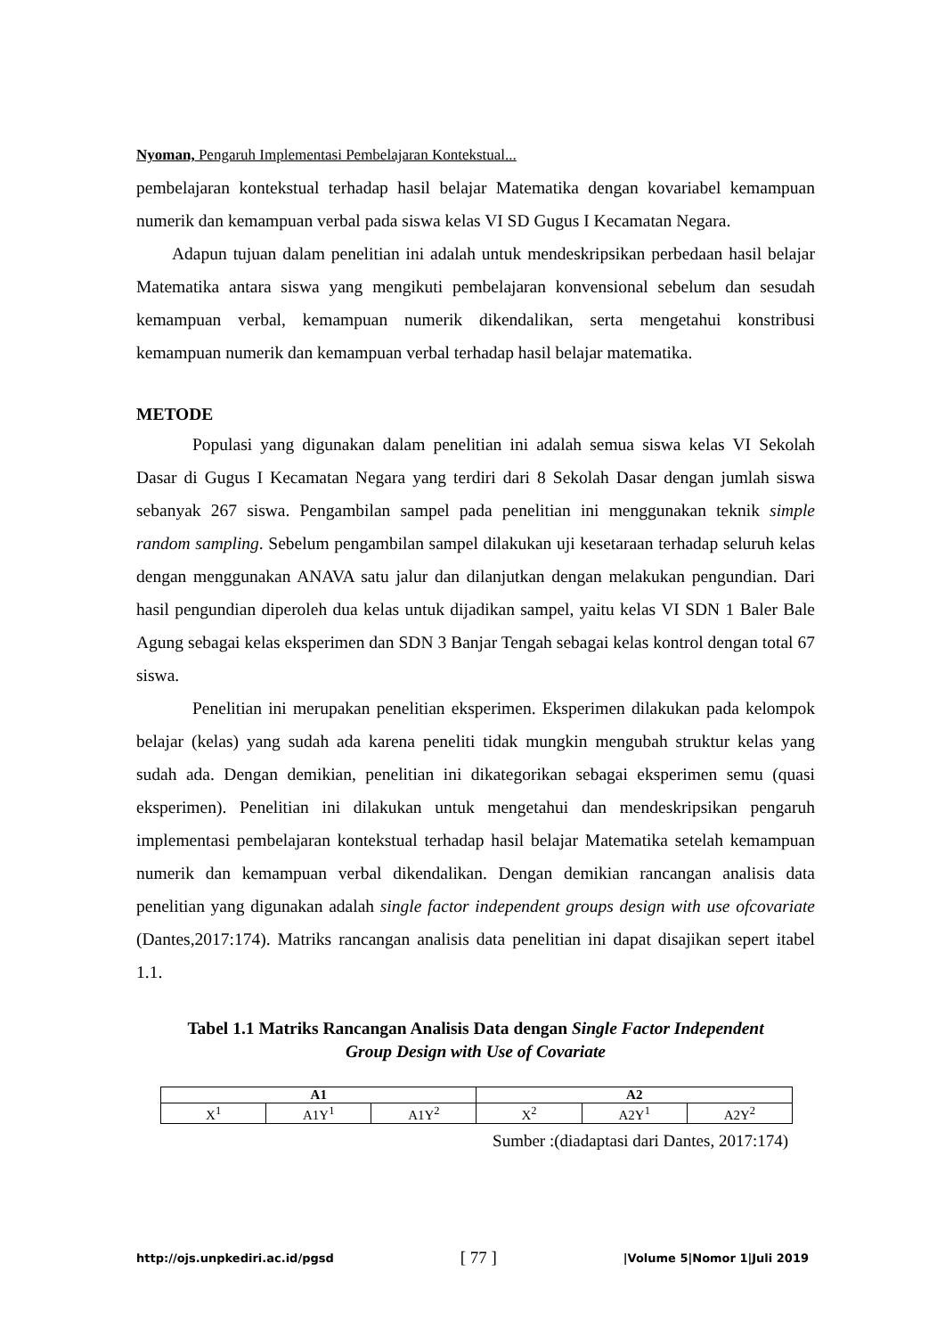Nyoman, Pengaruh Implementasi Pembelajaran Kontekstual...
pembelajaran kontekstual terhadap hasil belajar Matematika dengan kovariabel kemampuan numerik dan kemampuan verbal pada siswa kelas VI SD Gugus I Kecamatan Negara.
Adapun tujuan dalam penelitian ini adalah untuk mendeskripsikan perbedaan hasil belajar Matematika antara siswa yang mengikuti pembelajaran konvensional sebelum dan sesudah kemampuan verbal, kemampuan numerik dikendalikan, serta mengetahui konstribusi kemampuan numerik dan kemampuan verbal terhadap hasil belajar matematika.
METODE
Populasi yang digunakan dalam penelitian ini adalah semua siswa kelas VI Sekolah Dasar di Gugus I Kecamatan Negara yang terdiri dari 8 Sekolah Dasar dengan jumlah siswa sebanyak 267 siswa. Pengambilan sampel pada penelitian ini menggunakan teknik simple random sampling. Sebelum pengambilan sampel dilakukan uji kesetaraan terhadap seluruh kelas dengan menggunakan ANAVA satu jalur dan dilanjutkan dengan melakukan pengundian. Dari hasil pengundian diperoleh dua kelas untuk dijadikan sampel, yaitu kelas VI SDN 1 Baler Bale Agung sebagai kelas eksperimen dan SDN 3 Banjar Tengah sebagai kelas kontrol dengan total 67 siswa.
Penelitian ini merupakan penelitian eksperimen. Eksperimen dilakukan pada kelompok belajar (kelas) yang sudah ada karena peneliti tidak mungkin mengubah struktur kelas yang sudah ada. Dengan demikian, penelitian ini dikategorikan sebagai eksperimen semu (quasi eksperimen). Penelitian ini dilakukan untuk mengetahui dan mendeskripsikan pengaruh implementasi pembelajaran kontekstual terhadap hasil belajar Matematika setelah kemampuan numerik dan kemampuan verbal dikendalikan. Dengan demikian rancangan analisis data penelitian yang digunakan adalah single factor independent groups design with use ofcovariate (Dantes,2017:174). Matriks rancangan analisis data penelitian ini dapat disajikan sepert itabel 1.1.
Tabel 1.1 Matriks Rancangan Analisis Data dengan Single Factor Independent Group Design with Use of Covariate
| A1 | | | A2 | | |
| --- | --- | --- | --- | --- | --- |
| X<sup>1</sup> | A1Y<sup>1</sup> | A1Y<sup>2</sup> | X<sup>2</sup> | A2Y<sup>1</sup> | A2Y<sup>2</sup> |
Sumber :(diadaptasi dari Dantes, 2017:174)
http://ojs.unpkediri.ac.id/pgsd [ 77 ] |Volume 5|Nomor 1|Juli 2019